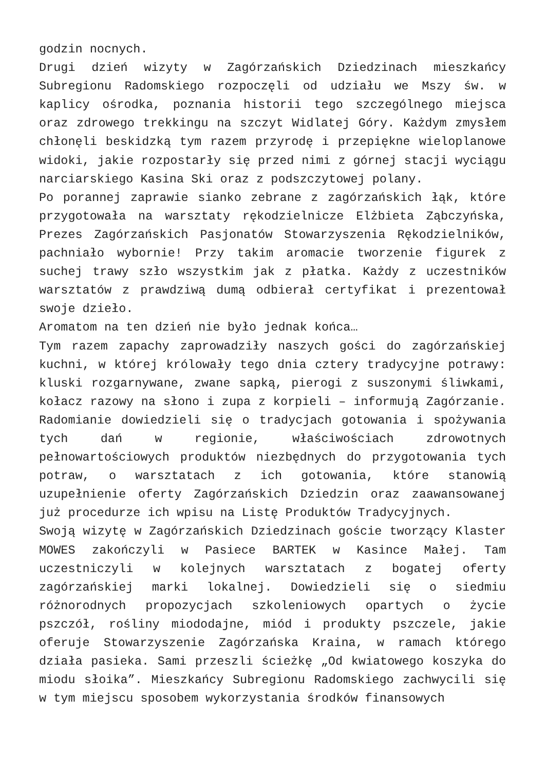godzin nocnych.
Drugi dzień wizyty w Zagórzańskich Dziedzinach mieszkańcy Subregionu Radomskiego rozpoczęli od udziału we Mszy św. w kaplicy ośrodka, poznania historii tego szczególnego miejsca oraz zdrowego trekkingu na szczyt Widlatej Góry. Każdym zmysłem chłonęli beskidzką tym razem przyrodę i przepiękne wieloplanowe widoki, jakie rozpostarły się przed nimi z górnej stacji wyciągu narciarskiego Kasina Ski oraz z podszczytowej polany.
Po porannej zaprawie sianko zebrane z zagórzańskich łąk, które przygotowała na warsztaty rękodzielnicze Elżbieta Ząbczyńska, Prezes Zagórzańskich Pasjonatów Stowarzyszenia Rękodzielników, pachniało wybornie! Przy takim aromacie tworzenie figurek z suchej trawy szło wszystkim jak z płatka. Każdy z uczestników warsztatów z prawdziwą dumą odbierał certyfikat i prezentował swoje dzieło.
Aromatom na ten dzień nie było jednak końca…
Tym razem zapachy zaprowadziły naszych gości do zagórzańskiej kuchni, w której królowały tego dnia cztery tradycyjne potrawy: kluski rozgarnywane, zwane sapką, pierogi z suszonymi śliwkami, kołacz razowy na słono i zupa z korpieli – informują Zagórzanie. Radomianie dowiedzieli się o tradycjach gotowania i spożywania tych dań w regionie, właściwościach zdrowotnych pełnowartościowych produktów niezbędnych do przygotowania tych potraw, o warsztatach z ich gotowania, które stanowią uzupełnienie oferty Zagórzańskich Dziedzin oraz zaawansowanej już procedurze ich wpisu na Listę Produktów Tradycyjnych.
Swoją wizytę w Zagórzańskich Dziedzinach goście tworzący Klaster MOWES zakończyli w Pasiece BARTEK w Kasince Małej. Tam uczestniczyli w kolejnych warsztatach z bogatej oferty zagórzańskiej marki lokalnej. Dowiedzieli się o siedmiu różnorodnych propozycjach szkoleniowych opartych o życie pszczół, rośliny miododajne, miód i produkty pszczele, jakie oferuje Stowarzyszenie Zagórzańska Kraina, w ramach którego działa pasieka. Sami przeszli ścieżkę „Od kwiatowego koszyka do miodu słoika”. Mieszkańcy Subregionu Radomskiego zachwycili się w tym miejscu sposobem wykorzystania środków finansowych